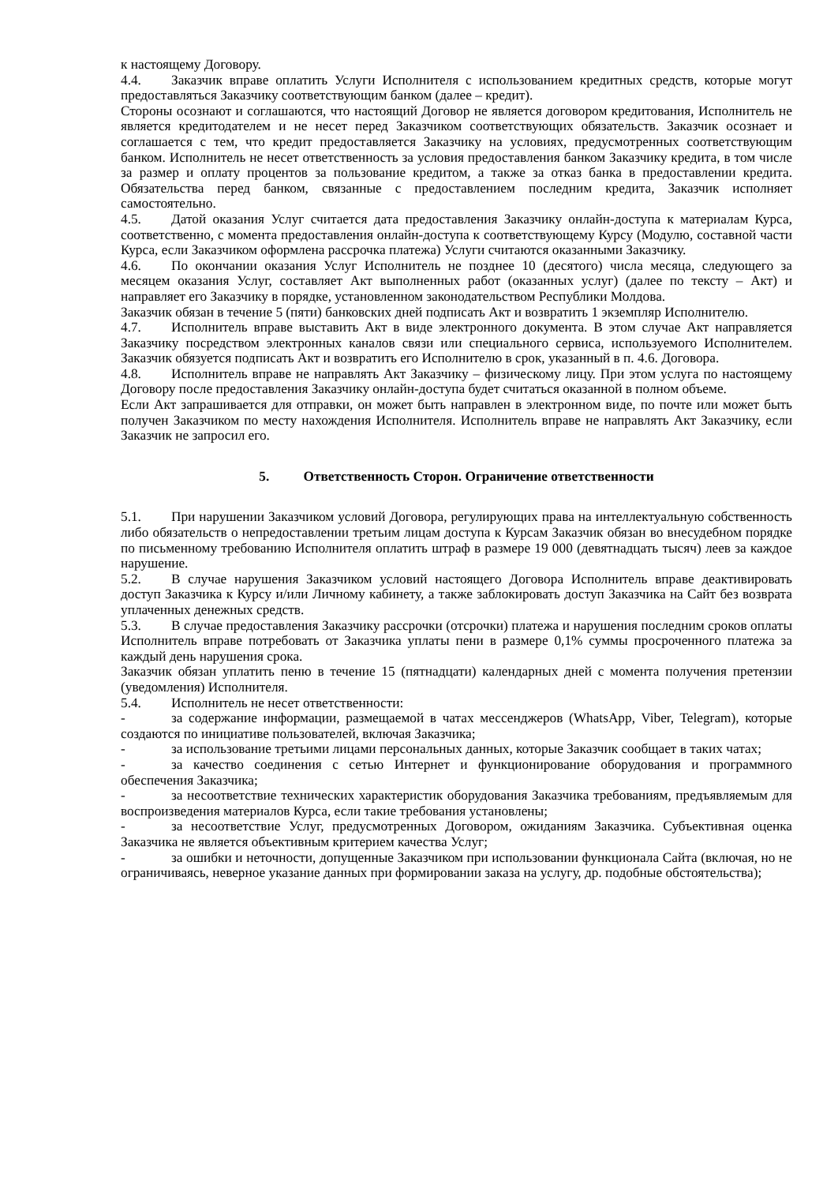к настоящему Договору.
4.4. Заказчик вправе оплатить Услуги Исполнителя с использованием кредитных средств, которые могут предоставляться Заказчику соответствующим банком (далее – кредит).
Стороны осознают и соглашаются, что настоящий Договор не является договором кредитования, Исполнитель не является кредитодателем и не несет перед Заказчиком соответствующих обязательств. Заказчик осознает и соглашается с тем, что кредит предоставляется Заказчику на условиях, предусмотренных соответствующим банком. Исполнитель не несет ответственность за условия предоставления банком Заказчику кредита, в том числе за размер и оплату процентов за пользование кредитом, а также за отказ банка в предоставлении кредита. Обязательства перед банком, связанные с предоставлением последним кредита, Заказчик исполняет самостоятельно.
4.5. Датой оказания Услуг считается дата предоставления Заказчику онлайн-доступа к материалам Курса, соответственно, с момента предоставления онлайн-доступа к соответствующему Курсу (Модулю, составной части Курса, если Заказчиком оформлена рассрочка платежа) Услуги считаются оказанными Заказчику.
4.6. По окончании оказания Услуг Исполнитель не позднее 10 (десятого) числа месяца, следующего за месяцем оказания Услуг, составляет Акт выполненных работ (оказанных услуг) (далее по тексту – Акт) и направляет его Заказчику в порядке, установленном законодательством Республики Молдова.
Заказчик обязан в течение 5 (пяти) банковских дней подписать Акт и возвратить 1 экземпляр Исполнителю.
4.7. Исполнитель вправе выставить Акт в виде электронного документа. В этом случае Акт направляется Заказчику посредством электронных каналов связи или специального сервиса, используемого Исполнителем. Заказчик обязуется подписать Акт и возвратить его Исполнителю в срок, указанный в п. 4.6. Договора.
4.8. Исполнитель вправе не направлять Акт Заказчику – физическому лицу. При этом услуга по настоящему Договору после предоставления Заказчику онлайн-доступа будет считаться оказанной в полном объеме.
Если Акт запрашивается для отправки, он может быть направлен в электронном виде, по почте или может быть получен Заказчиком по месту нахождения Исполнителя. Исполнитель вправе не направлять Акт Заказчику, если Заказчик не запросил его.
5. Ответственность Сторон. Ограничение ответственности
5.1. При нарушении Заказчиком условий Договора, регулирующих права на интеллектуальную собственность либо обязательств о непредоставлении третьим лицам доступа к Курсам Заказчик обязан во внесудебном порядке по письменному требованию Исполнителя оплатить штраф в размере 19 000 (девятнадцать тысяч) леев за каждое нарушение.
5.2. В случае нарушения Заказчиком условий настоящего Договора Исполнитель вправе деактивировать доступ Заказчика к Курсу и/или Личному кабинету, а также заблокировать доступ Заказчика на Сайт без возврата уплаченных денежных средств.
5.3. В случае предоставления Заказчику рассрочки (отсрочки) платежа и нарушения последним сроков оплаты Исполнитель вправе потребовать от Заказчика уплаты пени в размере 0,1% суммы просроченного платежа за каждый день нарушения срока.
Заказчик обязан уплатить пеню в течение 15 (пятнадцати) календарных дней с момента получения претензии (уведомления) Исполнителя.
5.4. Исполнитель не несет ответственности:
- за содержание информации, размещаемой в чатах мессенджеров (WhatsApp, Viber, Telegram), которые создаются по инициативе пользователей, включая Заказчика;
- за использование третьими лицами персональных данных, которые Заказчик сообщает в таких чатах;
- за качество соединения с сетью Интернет и функционирование оборудования и программного обеспечения Заказчика;
- за несоответствие технических характеристик оборудования Заказчика требованиям, предъявляемым для воспроизведения материалов Курса, если такие требования установлены;
- за несоответствие Услуг, предусмотренных Договором, ожиданиям Заказчика. Субъективная оценка Заказчика не является объективным критерием качества Услуг;
- за ошибки и неточности, допущенные Заказчиком при использовании функционала Сайта (включая, но не ограничиваясь, неверное указание данных при формировании заказа на услугу, др. подобные обстоятельства);